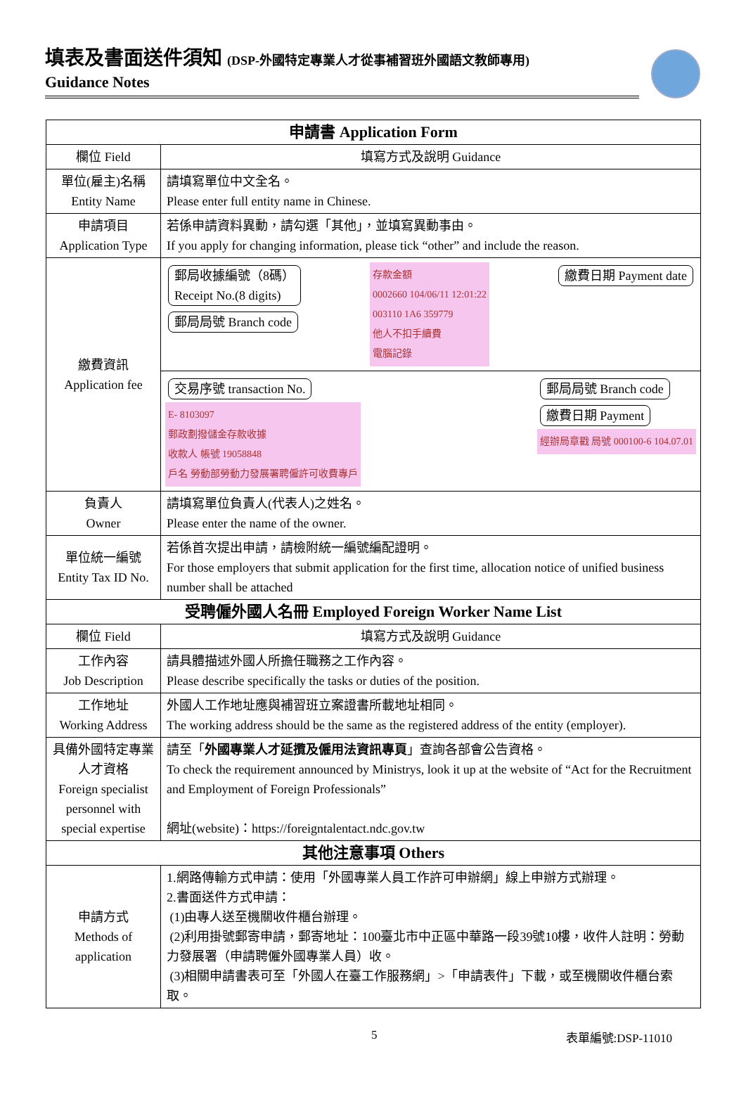填表及書面送件須知 (DSP-外國特定專業人才從事補習班外國語文教師專用)
Guidance Notes
| 申請書 Application Form | |
| --- | --- |
| 欄位 Field | 填寫方式及說明 Guidance |
| 單位(雇主)名稱 Entity Name | 請填寫單位中文全名。 Please enter full entity name in Chinese. |
| 申請項目 Application Type | 若係申請資料異動，請勾選「其他」，並填寫異動事由。 If you apply for changing information, please tick “other” and include the reason. |
| 繳費資訊 Application fee | 郵局收據編號（8碼） Receipt No.(8 digits) 郵局局號 Branch code 存款金額 0002660 104/06/11 12:01:22 003110 1A6 359779 他人不扣手續費 電腦記錄 繳費日期 Payment date 交易序號 transaction No. E- 8103097 郵政劃撥儲金存款收據 收款人 帳號 19058848 戶名 勞動部勞動力發展署聘僱許可收費專戶 郵局局號 Branch code 繳費日期 Payment 經辦局章戳 局號 000100-6 104.07.01 |
| 負責人 Owner | 請填寫單位負責人(代表人)之姓名。 Please enter the name of the owner. |
| 單位統一編號 Entity Tax ID No. | 若係首次提出申請，請檢附統一編號編配證明。 For those employers that submit application for the first time, allocation notice of unified business number shall be attached |
| 受聘僱外國人名冊 Employed Foreign Worker Name List | |
| 欄位 Field | 填寫方式及說明 Guidance |
| 工作內容 Job Description | 請具體描述外國人所擔任職務之工作內容。 Please describe specifically the tasks or duties of the position. |
| 工作地址 Working Address | 外國人工作地址應與補習班立案證書所載地址相同。 The working address should be the same as the registered address of the entity (employer). |
| 具備外國特定專業人才資格 Foreign specialist personnel with special expertise | 請至「 外國專業人才延攬及僱用法資訊專頁 」查詢各部會公告資格。 To check the requirement announced by Ministrys, look it up at the website of “Act for the Recruitment and Employment of Foreign Professionals” 網址(website)：https://foreigntalentact.ndc.gov.tw |
| 其他注意事項 Others | |
| 申請方式 Methods of application | 1.網路傳輸方式申請：使用「外國專業人員工作許可申辦網」線上申辦方式辦理。 2.書面送件方式申請： (1)由專人送至機關收件櫃台辦理。 (2)利用掛號郵寄申請，郵寄地址：100臺北市中正區中華路一段39號10樓，收件人註明：勞動力發展署（申請聘僱外國專業人員）收。 (3)相關申請書表可至「外國人在臺工作服務網」>「申請表件」下載，或至機關收件櫃台索取。 |
5 表單編號:DSP-11010